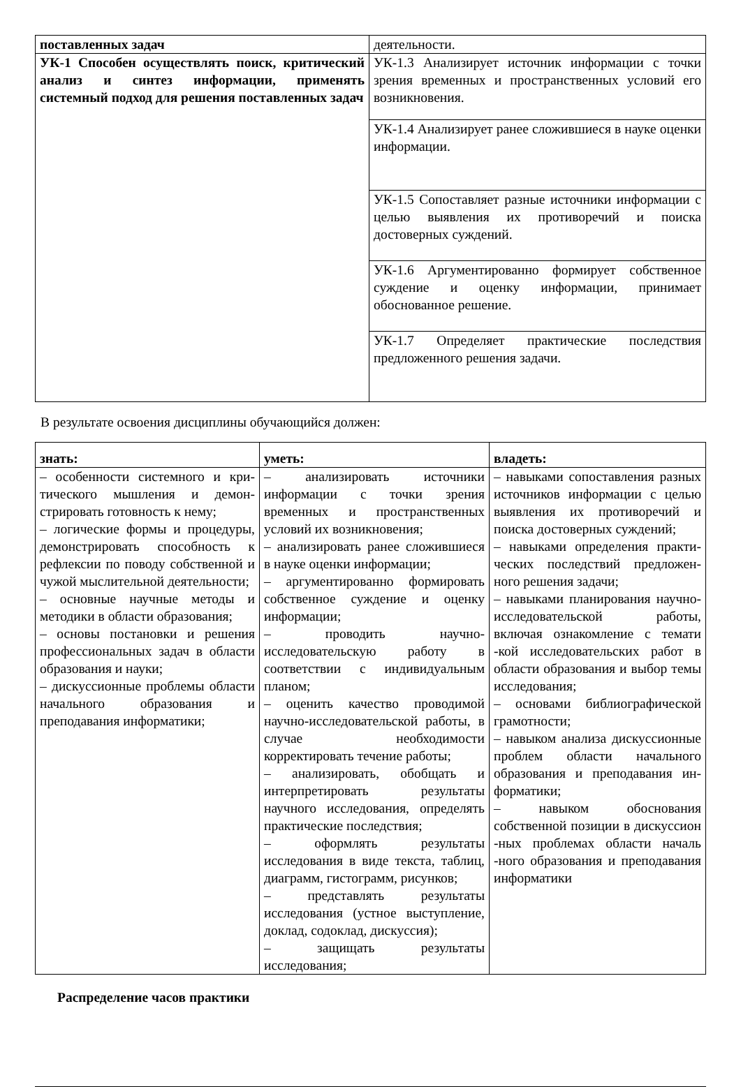| поставленных задач | деятельности. |
| УК-1 Способен осуществлять поиск, критический анализ и синтез информации, применять системный подход для решения поставленных задач | УК-1.3 Анализирует источник информации с точки зрения временных и пространственных условий его возникновения. |
| | УК-1.4 Анализирует ранее сложившиеся в науке оценки информации. |
| | УК-1.5 Сопоставляет разные источники информации с целью выявления их противоречий и поиска достоверных суждений. |
| | УК-1.6 Аргументированно формирует собственное суждение и оценку информации, принимает обоснованное решение. |
| | УК-1.7 Определяет практические последствия предложенного решения задачи. |
В результате освоения дисциплины обучающийся должен:
| знать: | уметь: | владеть: |
| – особенности системного и кри-тического мышления и демон-стрировать готовность к нему; – логические формы и процедуры, демонстрировать способность к рефлексии по поводу собственной и чужой мыслительной деятельности; – основные научные методы и методики в области образования; – основы постановки и решения профессиональных задач в области образования и науки; – дискуссионные проблемы области начального образования и преподавания информатики; | – анализировать источники информации с точки зрения временных и пространственных условий их возникновения; – анализировать ранее сложившиеся в науке оценки информации; – аргументированно формировать собственное суждение и оценку информации; – проводить научно-исследовательскую работу в соответствии с индивидуальным планом; – оценить качество проводимой научно-исследовательской работы, в случае необходимости корректировать течение работы; – анализировать, обобщать и интерпретировать результаты научного исследования, определять практические последствия; – оформлять результаты исследования в виде текста, таблиц, диаграмм, гистограмм, рисунков; – представлять результаты исследования (устное выступление, доклад, содоклад, дискуссия); – защищать результаты исследования; | – навыками сопоставления разных источников информации с целью выявления их противоречий и поиска достоверных суждений; – навыками определения практи-ческих последствий предложен-ного решения задачи; – навыками планирования научно-исследовательской работы, включая ознакомление с темати -кой исследовательских работ в области образования и выбор темы исследования; – основами библиографической грамотности; – навыком анализа дискуссионные проблем области начального образования и преподавания ин-форматики; – навыком обоснования собственной позиции в дискуссион -ных проблемах области началь -ного образования и преподавания информатики |
Распределение часов практики